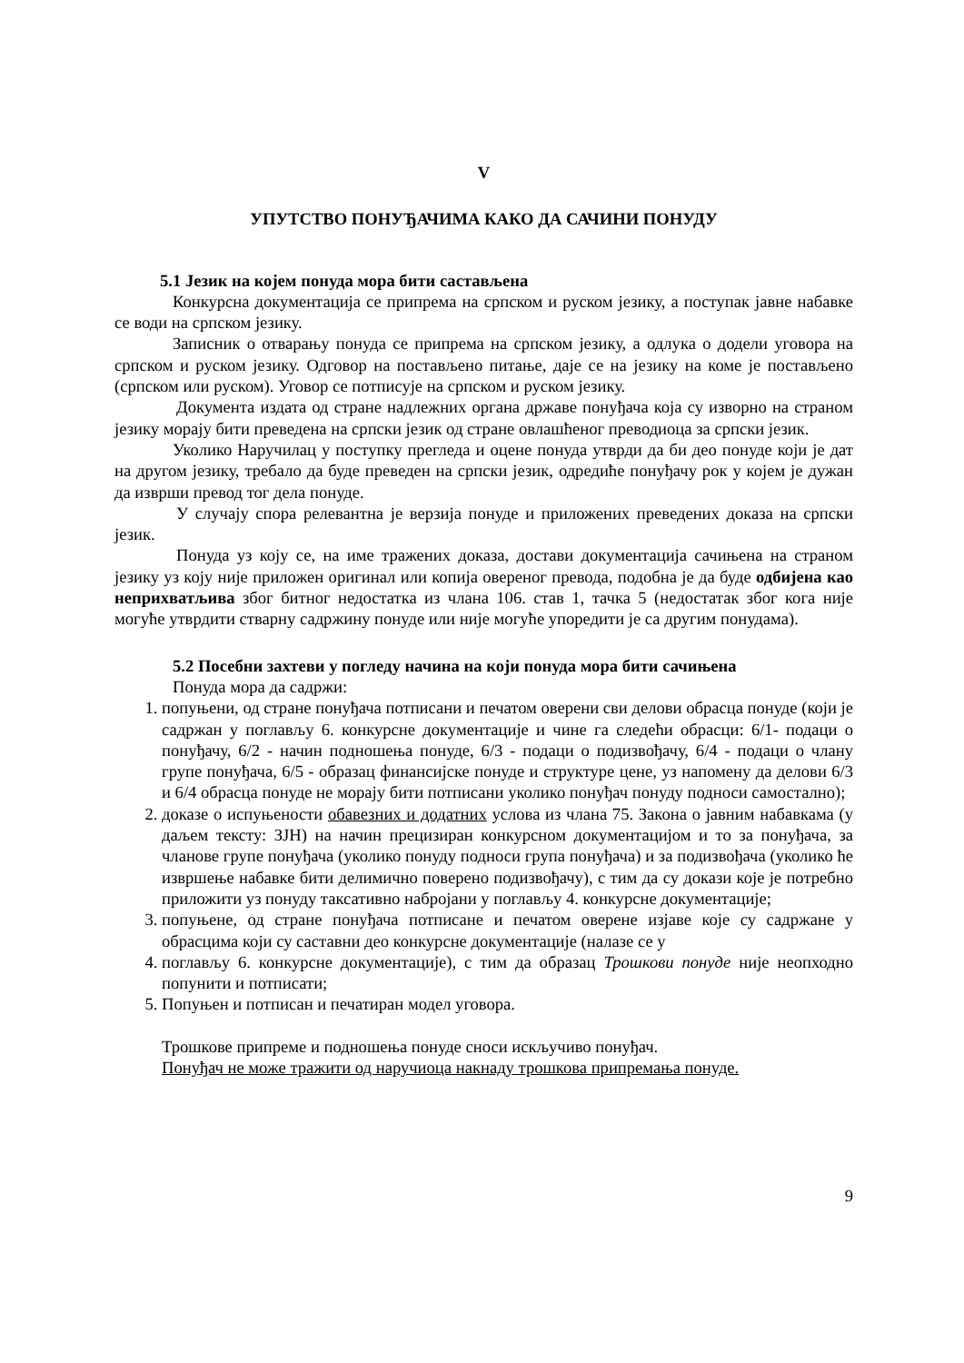V
УПУТСТВО ПОНУЂАЧИМА КАКО ДА САЧИНИ ПОНУДУ
5.1 Језик на којем понуда мора бити састављена
Конкурсна документација се припрема на српском и руском језику, а поступак јавне набавке се води на српском језику.
Записник о отварању понуда се припрема на српском језику, а одлука о додели уговора на српском и руском језику. Одговор на постављено питање, даје се на језику на коме је постављено (српском или руском). Уговор се потписује на српском и руском језику.
Документа издата од стране надлежних органа државе понуђача која су изворно на страном језику морају бити преведена на српски језик од стране овлашћеног преводиоца за српски језик.
Уколико Наручилац у поступку прегледа и оцене понуда утврди да би део понуде који је дат на другом језику, требало да буде преведен на српски језик, одредиће понуђачу рок у којем је дужан да изврши превод тог дела понуде.
У случају спора релевантна је верзија понуде и приложених преведених доказа на српски језик.
Понуда уз коју се, на име тражених доказа, достави документација сачињена на страном језику уз коју није приложен оригинал или копија овереног превода, подобна је да буде одбијена као неприхватљива због битног недостатка из члана 106. став 1, тачка 5 (недостатак због кога није могуће утврдити стварну садржину понуде или није могуће упоредити је са другим понудама).
5.2 Посебни захтеви у погледу начина на који понуда мора бити сачињена
Понуда мора да садржи:
1. попуњени, од стране понуђача потписани и печатом оверени сви делови обрасца понуде (који је садржан у поглављу 6. конкурсне документације и чине га следећи обрасци: 6/1- подаци о понуђачу, 6/2 - начин подношења понуде, 6/3 - подаци о подизвођачу, 6/4 - подаци о члану групе понуђача, 6/5 - образац финансијске понуде и структуре цене, уз напомену да делови 6/3 и 6/4 обрасца понуде не морају бити потписани уколико понуђач понуду подноси самостално);
2. доказе о испуњености обавезних и додатних услова из члана 75. Закона о јавним набавкама (у даљем тексту: ЗЈН) на начин прецизиран конкурсном документацијом и то за понуђача, за чланове групе понуђача (уколико понуду подноси група понуђача) и за подизвођача (уколико ће извршење набавке бити делимично поверено подизвођачу), с тим да су докази које је потребно приложити уз понуду таксативно набројани у поглављу 4. конкурсне документације;
3. попуњене, од стране понуђача потписане и печатом оверене изјаве које су садржане у обрасцима који су саставни део конкурсне документације (налазе се у
4. поглављу 6. конкурсне документације), с тим да образац Трошкови понуде није неопходно попунити и потписати;
5. Попуњен и потписан и печатиран модел уговора.
Трошкове припреме и подношења понуде сноси искључиво понуђач.
Понуђач не може тражити од наручиоца накнаду трошкова припремања понуде.
9